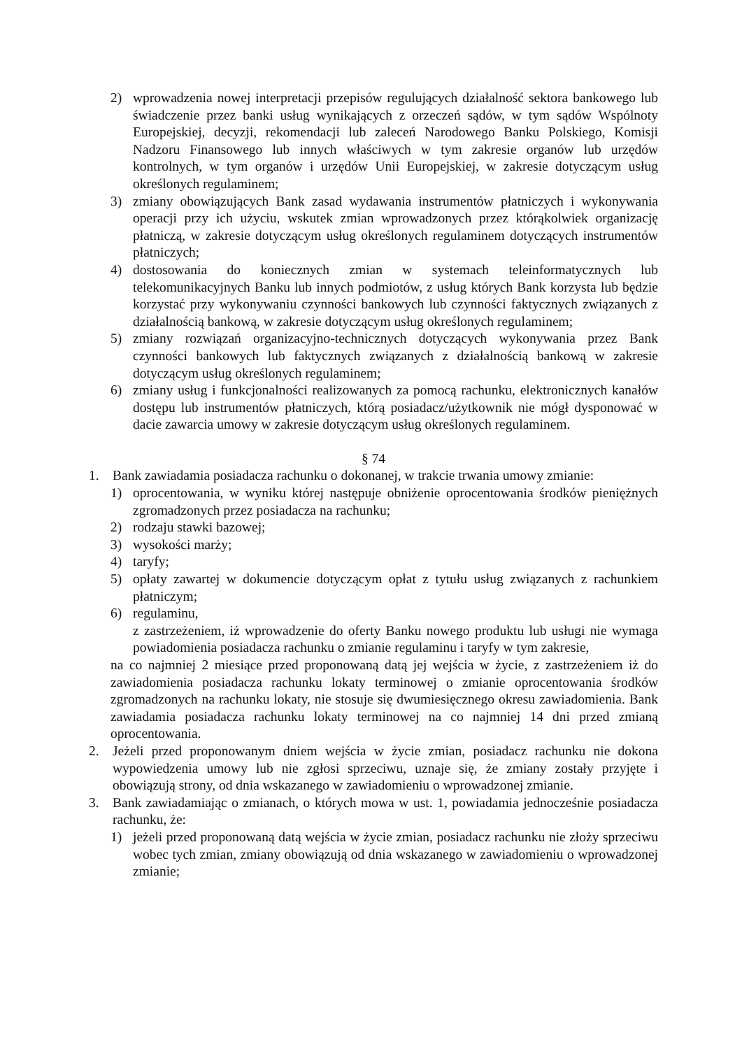2) wprowadzenia nowej interpretacji przepisów regulujących działalność sektora bankowego lub świadczenie przez banki usług wynikających z orzeczeń sądów, w tym sądów Wspólnoty Europejskiej, decyzji, rekomendacji lub zaleceń Narodowego Banku Polskiego, Komisji Nadzoru Finansowego lub innych właściwych w tym zakresie organów lub urzędów kontrolnych, w tym organów i urzędów Unii Europejskiej, w zakresie dotyczącym usług określonych regulaminem;
3) zmiany obowiązujących Bank zasad wydawania instrumentów płatniczych i wykonywania operacji przy ich użyciu, wskutek zmian wprowadzonych przez którąkolwiek organizację płatniczą, w zakresie dotyczącym usług określonych regulaminem dotyczących instrumentów płatniczych;
4) dostosowania do koniecznych zmian w systemach teleinformatycznych lub telekomunikacyjnych Banku lub innych podmiotów, z usług których Bank korzysta lub będzie korzystać przy wykonywaniu czynności bankowych lub czynności faktycznych związanych z działalnością bankową, w zakresie dotyczącym usług określonych regulaminem;
5) zmiany rozwiązań organizacyjno-technicznych dotyczących wykonywania przez Bank czynności bankowych lub faktycznych związanych z działalnością bankową w zakresie dotyczącym usług określonych regulaminem;
6) zmiany usług i funkcjonalności realizowanych za pomocą rachunku, elektronicznych kanałów dostępu lub instrumentów płatniczych, którą posiadacz/użytkownik nie mógł dysponować w dacie zawarcia umowy w zakresie dotyczącym usług określonych regulaminem.
§ 74
1. Bank zawiadamia posiadacza rachunku o dokonanej, w trakcie trwania umowy zmianie:
1) oprocentowania, w wyniku której następuje obniżenie oprocentowania środków pieniężnych zgromadzonych przez posiadacza na rachunku;
2) rodzaju stawki bazowej;
3) wysokości marży;
4) taryfy;
5) opłaty zawartej w dokumencie dotyczącym opłat z tytułu usług związanych z rachunkiem płatniczym;
6) regulaminu,
z zastrzeżeniem, iż wprowadzenie do oferty Banku nowego produktu lub usługi nie wymaga powiadomienia posiadacza rachunku o zmianie regulaminu i taryfy w tym zakresie,
na co najmniej 2 miesiące przed proponowaną datą jej wejścia w życie, z zastrzeżeniem iż do zawiadomienia posiadacza rachunku lokaty terminowej o zmianie oprocentowania środków zgromadzonych na rachunku lokaty, nie stosuje się dwumiesięcznego okresu zawiadomienia. Bank zawiadamia posiadacza rachunku lokaty terminowej na co najmniej 14 dni przed zmianą oprocentowania.
2. Jeżeli przed proponowanym dniem wejścia w życie zmian, posiadacz rachunku nie dokona wypowiedzenia umowy lub nie zgłosi sprzeciwu, uznaje się, że zmiany zostały przyjęte i obowiązują strony, od dnia wskazanego w zawiadomieniu o wprowadzonej zmianie.
3. Bank zawiadamiając o zmianach, o których mowa w ust. 1, powiadamia jednocześnie posiadacza rachunku, że:
1) jeżeli przed proponowaną datą wejścia w życie zmian, posiadacz rachunku nie złoży sprzeciwu wobec tych zmian, zmiany obowiązują od dnia wskazanego w zawiadomieniu o wprowadzonej zmianie;